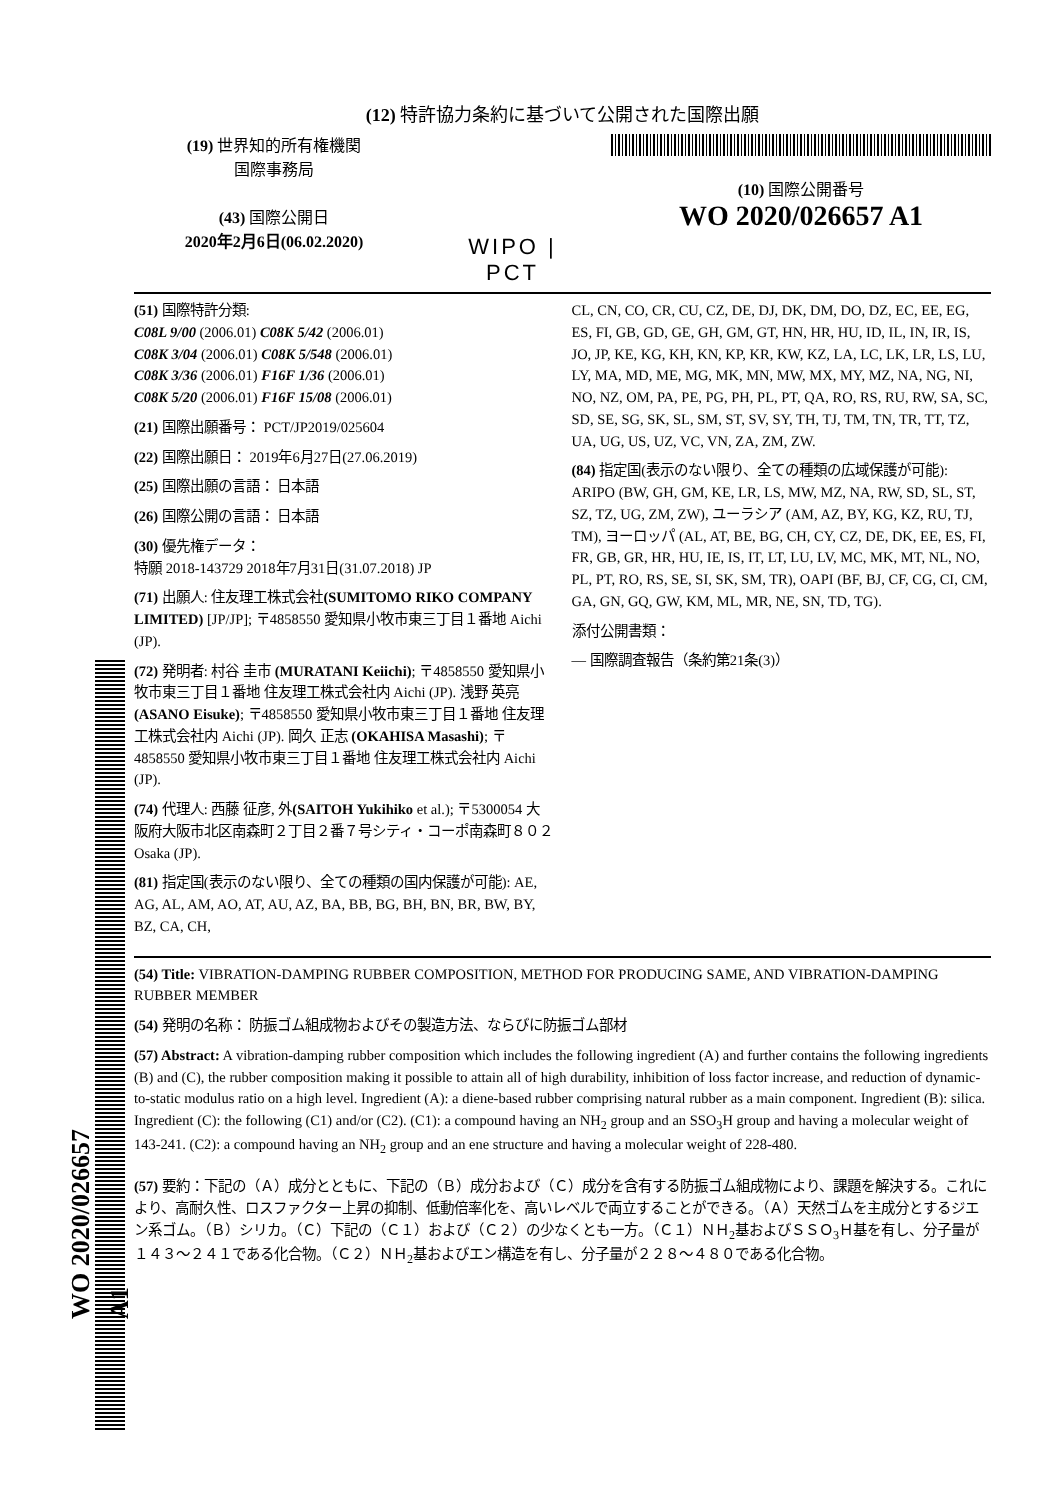(12) 特許協力条約に基づいて公開された国際出願
(19) 世界知的所有権機関
国際事務局
(43) 国際公開日
2020年2月6日(06.02.2020)
WIPO | PCT
(10) 国際公開番号
WO 2020/026657 A1
(51) 国際特許分類:
C08L 9/00 (2006.01) C08K 5/42 (2006.01)
C08K 3/04 (2006.01) C08K 5/548 (2006.01)
C08K 3/36 (2006.01) F16F 1/36 (2006.01)
C08K 5/20 (2006.01) F16F 15/08 (2006.01)
(21) 国際出願番号： PCT/JP2019/025604
(22) 国際出願日： 2019年6月27日(27.06.2019)
(25) 国際出願の言語： 日本語
(26) 国際公開の言語： 日本語
(30) 優先権データ：
特願 2018-143729 2018年7月31日(31.07.2018) JP
(71) 出願人: 住友理工株式会社(SUMITOMO RIKO COMPANY LIMITED) [JP/JP]; 〒4858550 愛知県小牧市東三丁目１番地 Aichi (JP).
(72) 発明者: 村谷 圭市 (MURATANI Keiichi); 〒4858550 愛知県小牧市東三丁目１番地 住友理工株式会社内 Aichi (JP). 浅野 英亮 (ASANO Eisuke); 〒4858550 愛知県小牧市東三丁目１番地 住友理工株式会社内 Aichi (JP). 岡久 正志 (OKAHISA Masashi); 〒4858550 愛知県小牧市東三丁目１番地 住友理工株式会社内 Aichi (JP).
(74) 代理人: 西藤 征彦, 外(SAITOH Yukihiko et al.); 〒5300054 大阪府大阪市北区南森町２丁目２番７号シティ・コーポ南森町８０２ Osaka (JP).
(81) 指定国(表示のない限り、全ての種類の国内保護が可能): AE, AG, AL, AM, AO, AT, AU, AZ, BA, BB, BG, BH, BN, BR, BW, BY, BZ, CA, CH,
CL, CN, CO, CR, CU, CZ, DE, DJ, DK, DM, DO, DZ, EC, EE, EG, ES, FI, GB, GD, GE, GH, GM, GT, HN, HR, HU, ID, IL, IN, IR, IS, JO, JP, KE, KG, KH, KN, KP, KR, KW, KZ, LA, LC, LK, LR, LS, LU, LY, MA, MD, ME, MG, MK, MN, MW, MX, MY, MZ, NA, NG, NI, NO, NZ, OM, PA, PE, PG, PH, PL, PT, QA, RO, RS, RU, RW, SA, SC, SD, SE, SG, SK, SL, SM, ST, SV, SY, TH, TJ, TM, TN, TR, TT, TZ, UA, UG, US, UZ, VC, VN, ZA, ZM, ZW.
(84) 指定国(表示のない限り、全ての種類の広域保護が可能): ARIPO (BW, GH, GM, KE, LR, LS, MW, MZ, NA, RW, SD, SL, ST, SZ, TZ, UG, ZM, ZW), ユーラシア (AM, AZ, BY, KG, KZ, RU, TJ, TM), ヨーロッパ (AL, AT, BE, BG, CH, CY, CZ, DE, DK, EE, ES, FI, FR, GB, GR, HR, HU, IE, IS, IT, LT, LU, LV, MC, MK, MT, NL, NO, PL, PT, RO, RS, SE, SI, SK, SM, TR), OAPI (BF, BJ, CF, CG, CI, CM, GA, GN, GQ, GW, KM, ML, MR, NE, SN, TD, TG).
添付公開書類：
— 国際調査報告（条約第21条(3)）
(54) Title: VIBRATION-DAMPING RUBBER COMPOSITION, METHOD FOR PRODUCING SAME, AND VIBRATION-DAMPING RUBBER MEMBER
(54) 発明の名称： 防振ゴム組成物およびその製造方法、ならびに防振ゴム部材
(57) Abstract: A vibration-damping rubber composition which includes the following ingredient (A) and further contains the following ingredients (B) and (C), the rubber composition making it possible to attain all of high durability, inhibition of loss factor increase, and reduction of dynamic-to-static modulus ratio on a high level. Ingredient (A): a diene-based rubber comprising natural rubber as a main component. Ingredient (B): silica. Ingredient (C): the following (C1) and/or (C2). (C1): a compound having an NH<sub>2</sub> group and an SSO<sub>3</sub>H group and having a molecular weight of 143-241. (C2): a compound having an NH<sub>2</sub> group and an ene structure and having a molecular weight of 228-480.
(57) 要約：下記の（Ａ）成分とともに、下記の（Ｂ）成分および（Ｃ）成分を含有する防振ゴム組成物により、課題を解決する。これにより、高耐久性、ロスファクター上昇の抑制、低動倍率化を、高いレベルで両立することができる。（Ａ）天然ゴムを主成分とするジエン系ゴム。（Ｂ）シリカ。（Ｃ）下記の（Ｃ１）および（Ｃ２）の少なくとも一方。（Ｃ１）ＮＨ<sub>2</sub>基およびＳＳＯ<sub>3</sub>Ｈ基を有し、分子量が１４３～２４１である化合物。（Ｃ２）ＮＨ<sub>2</sub>基およびエン構造を有し、分子量が２２８～４８０である化合物。
WO 2020/026657 A1